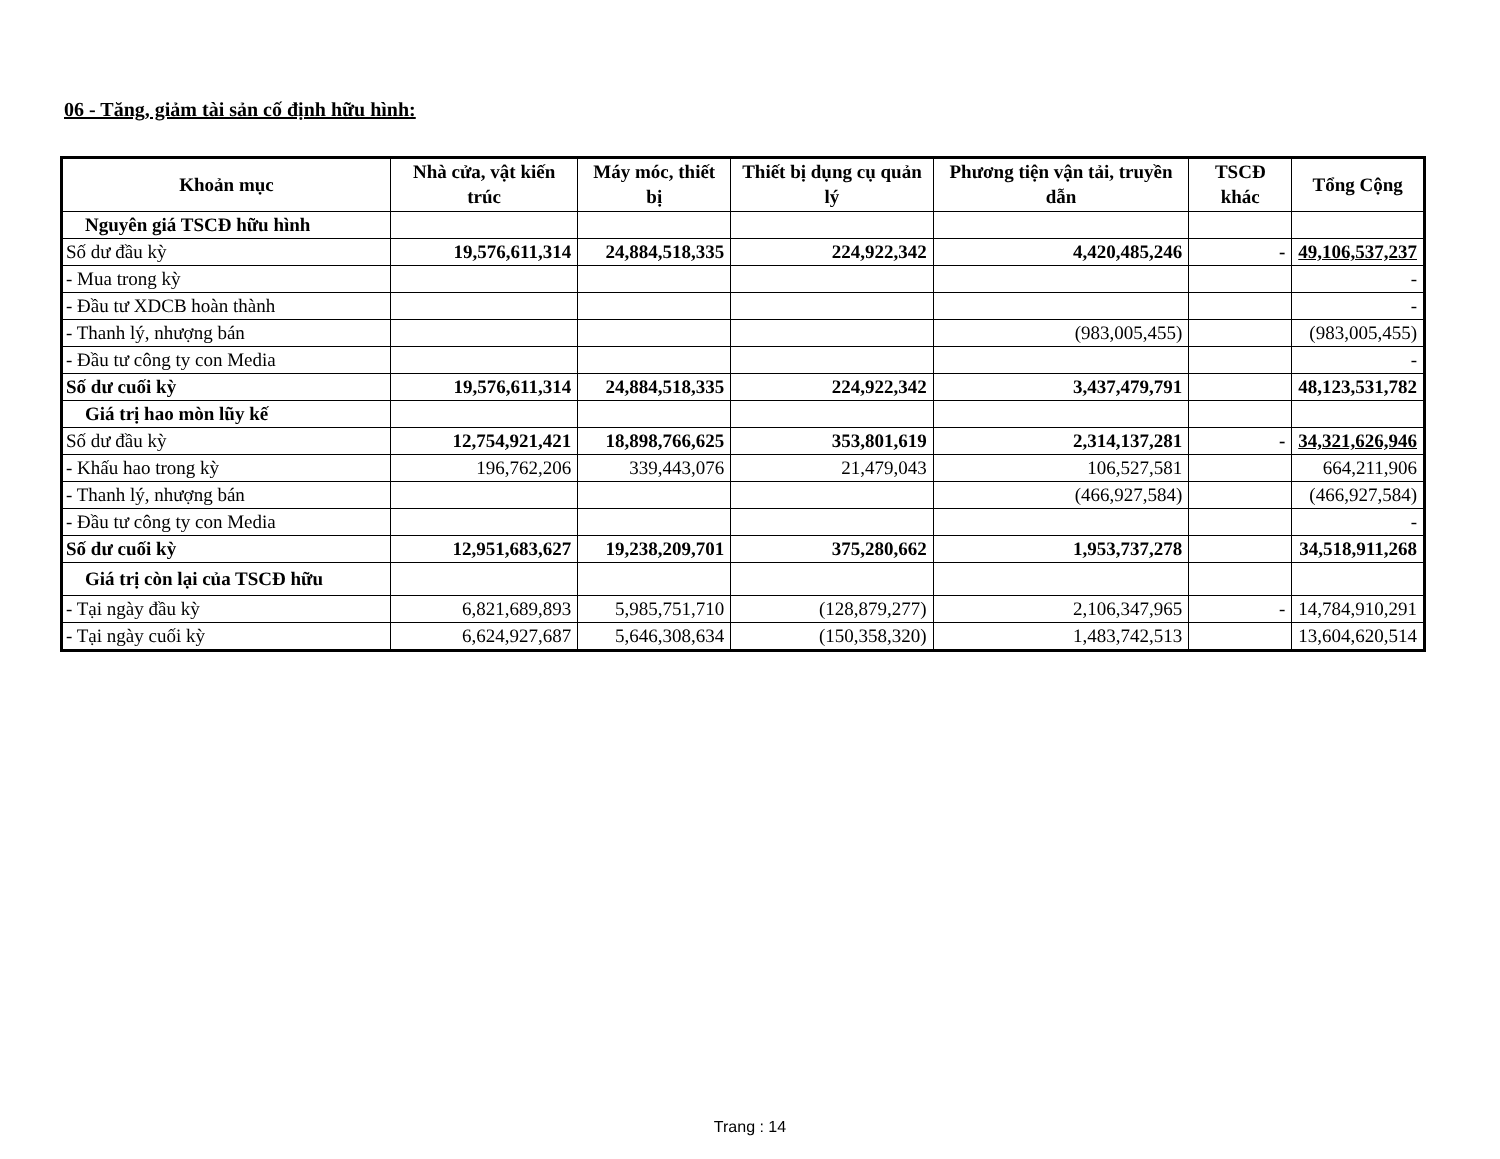06 - Tăng, giảm tài sản cố định hữu hình:
| Khoản mục | Nhà cửa, vật kiến trúc | Máy móc, thiết bị | Thiết bị dụng cụ quản lý | Phương tiện vận tải, truyền dẫn | TSCĐ khác | Tổng Cộng |
| --- | --- | --- | --- | --- | --- | --- |
| Nguyên giá TSCĐ hữu hình | | | | | | |
| Số dư đầu kỳ | 19,576,611,314 | 24,884,518,335 | 224,922,342 | 4,420,485,246 | - | 49,106,537,237 |
| - Mua trong kỳ | | | | | | - |
| - Đầu tư XDCB hoàn thành | | | | | | - |
| - Thanh lý, nhượng bán | | | | (983,005,455) | | (983,005,455) |
| - Đầu tư công ty con Media | | | | | | - |
| Số dư cuối kỳ | 19,576,611,314 | 24,884,518,335 | 224,922,342 | 3,437,479,791 | | 48,123,531,782 |
| Giá trị hao mòn lũy kế | | | | | | |
| Số dư đầu kỳ | 12,754,921,421 | 18,898,766,625 | 353,801,619 | 2,314,137,281 | - | 34,321,626,946 |
| - Khấu hao trong kỳ | 196,762,206 | 339,443,076 | 21,479,043 | 106,527,581 | | 664,211,906 |
| - Thanh lý, nhượng bán | | | | (466,927,584) | | (466,927,584) |
| - Đầu tư công ty con Media | | | | | | - |
| Số dư cuối kỳ | 12,951,683,627 | 19,238,209,701 | 375,280,662 | 1,953,737,278 | | 34,518,911,268 |
| Giá trị còn lại của TSCĐ hữu | | | | | | |
| - Tại ngày đầu kỳ | 6,821,689,893 | 5,985,751,710 | (128,879,277) | 2,106,347,965 | - | 14,784,910,291 |
| - Tại ngày cuối kỳ | 6,624,927,687 | 5,646,308,634 | (150,358,320) | 1,483,742,513 | | 13,604,620,514 |
Trang : 14